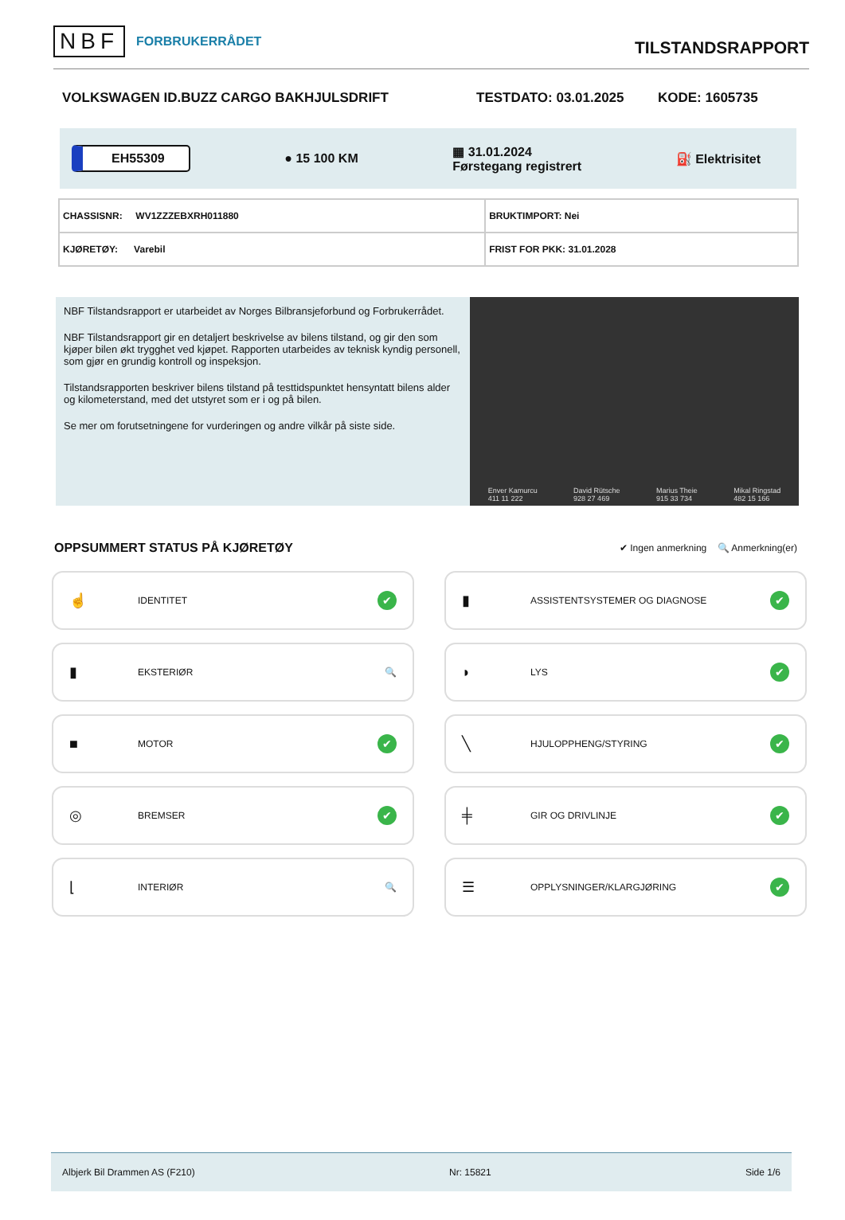NBF FORBRUKERRÅDET
TILSTANDSRAPPORT
VOLKSWAGEN ID.BUZZ CARGO BAKHJULSDRIFT TESTDATO: 03.01.2025 KODE: 1605735
EH55309 ● 15 100 KM ▦ 31.01.2024
Førstegang registrert ⛽ Elektrisitet
| CHASSISNR: WV1ZZZEBXRH011880 | BRUKTIMPORT: Nei |
| KJØRETØY: Varebil | FRIST FOR PKK: 31.01.2028 |
NBF Tilstandsrapport er utarbeidet av Norges Bilbransjeforbund og Forbrukerrådet.
NBF Tilstandsrapport gir en detaljert beskrivelse av bilens tilstand, og gir den som kjøper bilen økt trygghet ved kjøpet. Rapporten utarbeides av teknisk kyndig personell, som gjør en grundig kontroll og inspeksjon.
Tilstandsrapporten beskriver bilens tilstand på testtidspunktet hensyntatt bilens alder og kilometerstand, med det utstyret som er i og på bilen.
Se mer om forutsetningene for vurderingen og andre vilkår på siste side.
Enver Kamurcu
411 11 222 David Rütsche
928 27 469 Marius Theie
915 33 734 Mikal Ringstad
482 15 166
OPPSUMMERT STATUS PÅ KJØRETØY
✔ Ingen anmerkning 🔍 Anmerkning(er)
☝ IDENTITET ✔
▮ ASSISTENTSYSTEMER OG DIAGNOSE ✔
▮ EKSTERIØR 🔍
◗ LYS ✔
■ MOTOR ✔
╲ HJULOPPHENG/STYRING ✔
◎ BREMSER ✔
╪ GIR OG DRIVLINJE ✔
⌊ INTERIØR 🔍
☰ OPPLYSNINGER/KLARGJØRING ✔
Albjerk Bil Drammen AS (F210) Nr: 15821 Side 1/6